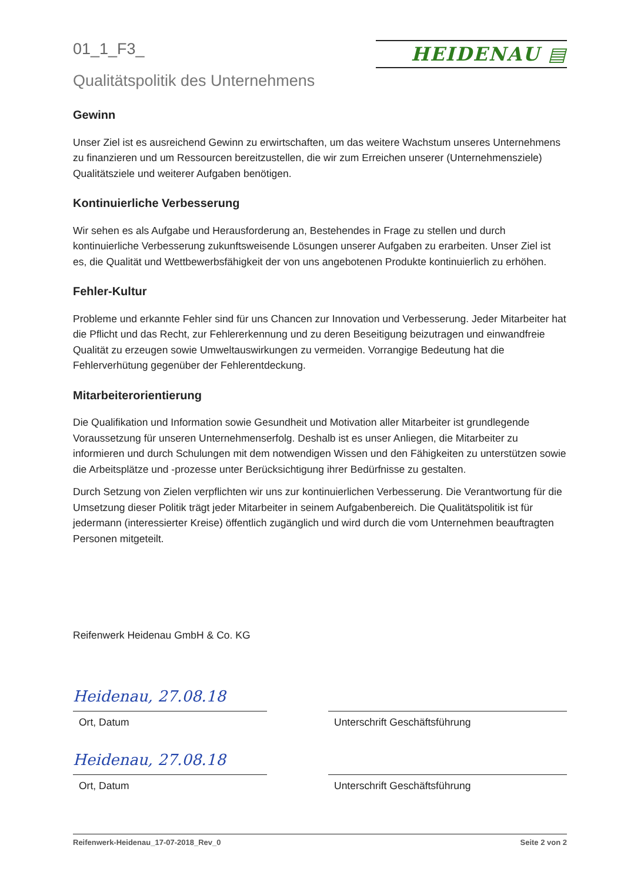01_1_F3_
HEIDENAU ▤
Qualitätspolitik des Unternehmens
Gewinn
Unser Ziel ist es ausreichend Gewinn zu erwirtschaften, um das weitere Wachstum unseres Unternehmens zu finanzieren und um Ressourcen bereitzustellen, die wir zum Erreichen unserer (Unternehmensziele) Qualitätsziele und weiterer Aufgaben benötigen.
Kontinuierliche Verbesserung
Wir sehen es als Aufgabe und Herausforderung an, Bestehendes in Frage zu stellen und durch kontinuierliche Verbesserung zukunftsweisende Lösungen unserer Aufgaben zu erarbeiten. Unser Ziel ist es, die Qualität und Wettbewerbsfähigkeit der von uns angebotenen Produkte kontinuierlich zu erhöhen.
Fehler-Kultur
Probleme und erkannte Fehler sind für uns Chancen zur Innovation und Verbesserung. Jeder Mitarbeiter hat die Pflicht und das Recht, zur Fehlererkennung und zu deren Beseitigung beizutragen und einwandfreie Qualität zu erzeugen sowie Umweltauswirkungen zu vermeiden. Vorrangige Bedeutung hat die Fehlerverhütung gegenüber der Fehlerentdeckung.
Mitarbeiterorientierung
Die Qualifikation und Information sowie Gesundheit und Motivation aller Mitarbeiter ist grundlegende Voraussetzung für unseren Unternehmenserfolg. Deshalb ist es unser Anliegen, die Mitarbeiter zu informieren und durch Schulungen mit dem notwendigen Wissen und den Fähigkeiten zu unterstützen sowie die Arbeitsplätze und -prozesse unter Berücksichtigung ihrer Bedürfnisse zu gestalten.
Durch Setzung von Zielen verpflichten wir uns zur kontinuierlichen Verbesserung. Die Verantwortung für die Umsetzung dieser Politik trägt jeder Mitarbeiter in seinem Aufgabenbereich. Die Qualitätspolitik ist für jedermann (interessierter Kreise) öffentlich zugänglich und wird durch die vom Unternehmen beauftragten Personen mitgeteilt.
Reifenwerk Heidenau GmbH & Co. KG
Heidenau, 27.08.18
Ort, Datum
Unterschrift Geschäftsführung
Heidenau, 27.08.18
Ort, Datum
Unterschrift Geschäftsführung
Reifenwerk-Heidenau_17-07-2018_Rev_0 Seite 2 von 2